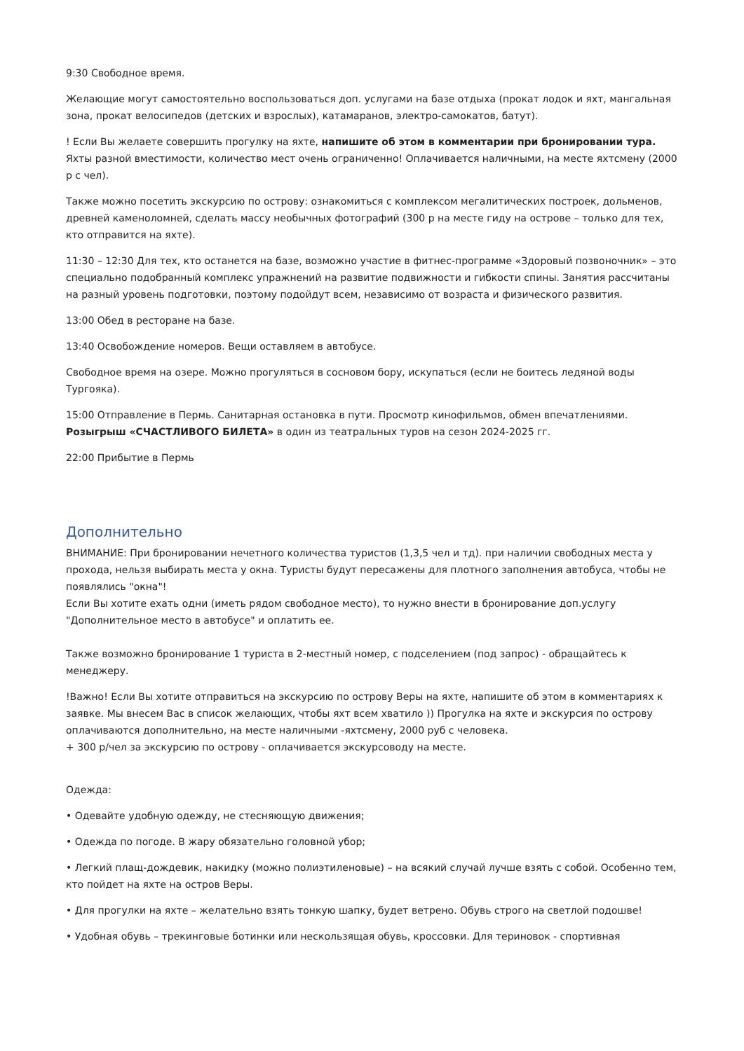9:30 Свободное время.
Желающие могут самостоятельно воспользоваться доп. услугами на базе отдыха (прокат лодок и яхт, мангальная зона, прокат велосипедов (детских и взрослых), катамаранов, электро-самокатов, батут).
! Если Вы желаете совершить прогулку на яхте, напишите об этом в комментарии при бронировании тура. Яхты разной вместимости, количество мест очень ограниченно! Оплачивается наличными, на месте яхтсмену (2000 р с чел).
Также можно посетить экскурсию по острову: ознакомиться с комплексом мегалитических построек, дольменов, древней каменоломней, сделать массу необычных фотографий (300 р на месте гиду на острове – только для тех, кто отправится на яхте).
11:30 – 12:30 Для тех, кто останется на базе, возможно участие в фитнес-программе «Здоровый позвоночник» – это специально подобранный комплекс упражнений на развитие подвижности и гибкости спины. Занятия рассчитаны на разный уровень подготовки, поэтому подойдут всем, независимо от возраста и физического развития.
13:00 Обед в ресторане на базе.
13:40 Освобождение номеров. Вещи оставляем в автобусе.
Свободное время на озере. Можно прогуляться в сосновом бору, искупаться (если не боитесь ледяной воды Тургояка).
15:00 Отправление в Пермь. Санитарная остановка в пути. Просмотр кинофильмов, обмен впечатлениями. Розыгрыш «СЧАСТЛИВОГО БИЛЕТА» в один из театральных туров на сезон 2024-2025 гг.
22:00 Прибытие в Пермь
Дополнительно
ВНИМАНИЕ: При бронировании нечетного количества туристов (1,3,5 чел и тд). при наличии свободных места у прохода, нельзя выбирать места у окна. Туристы будут пересажены для плотного заполнения автобуса, чтобы не появлялись "окна"!
Если Вы хотите ехать одни (иметь рядом свободное место), то нужно внести в бронирование доп.услугу "Дополнительное место в автобусе" и оплатить ее.
Также возможно бронирование 1 туриста в 2-местный номер, с подселением (под запрос) - обращайтесь к менеджеру.
!Важно! Если Вы хотите отправиться на экскурсию по острову Веры на яхте, напишите об этом в комментариях к заявке. Мы внесем Вас в список желающих, чтобы яхт всем хватило )) Прогулка на яхте и экскурсия по острову оплачиваются дополнительно, на месте наличными -яхтсмену, 2000 руб с человека.
+ 300 р/чел за экскурсию по острову - оплачивается экскурсоводу на месте.
Одежда:
• Одевайте удобную одежду, не стесняющую движения;
• Одежда по погоде. В жару обязательно головной убор;
• Легкий плащ-дождевик, накидку (можно полиэтиленовые) – на всякий случай лучше взять с собой. Особенно тем, кто пойдет на яхте на остров Веры.
• Для прогулки на яхте – желательно взять тонкую шапку, будет ветрено. Обувь строго на светлой подошве!
• Удобная обувь – трекинговые ботинки или нескользящая обувь, кроссовки. Для териновок - спортивная